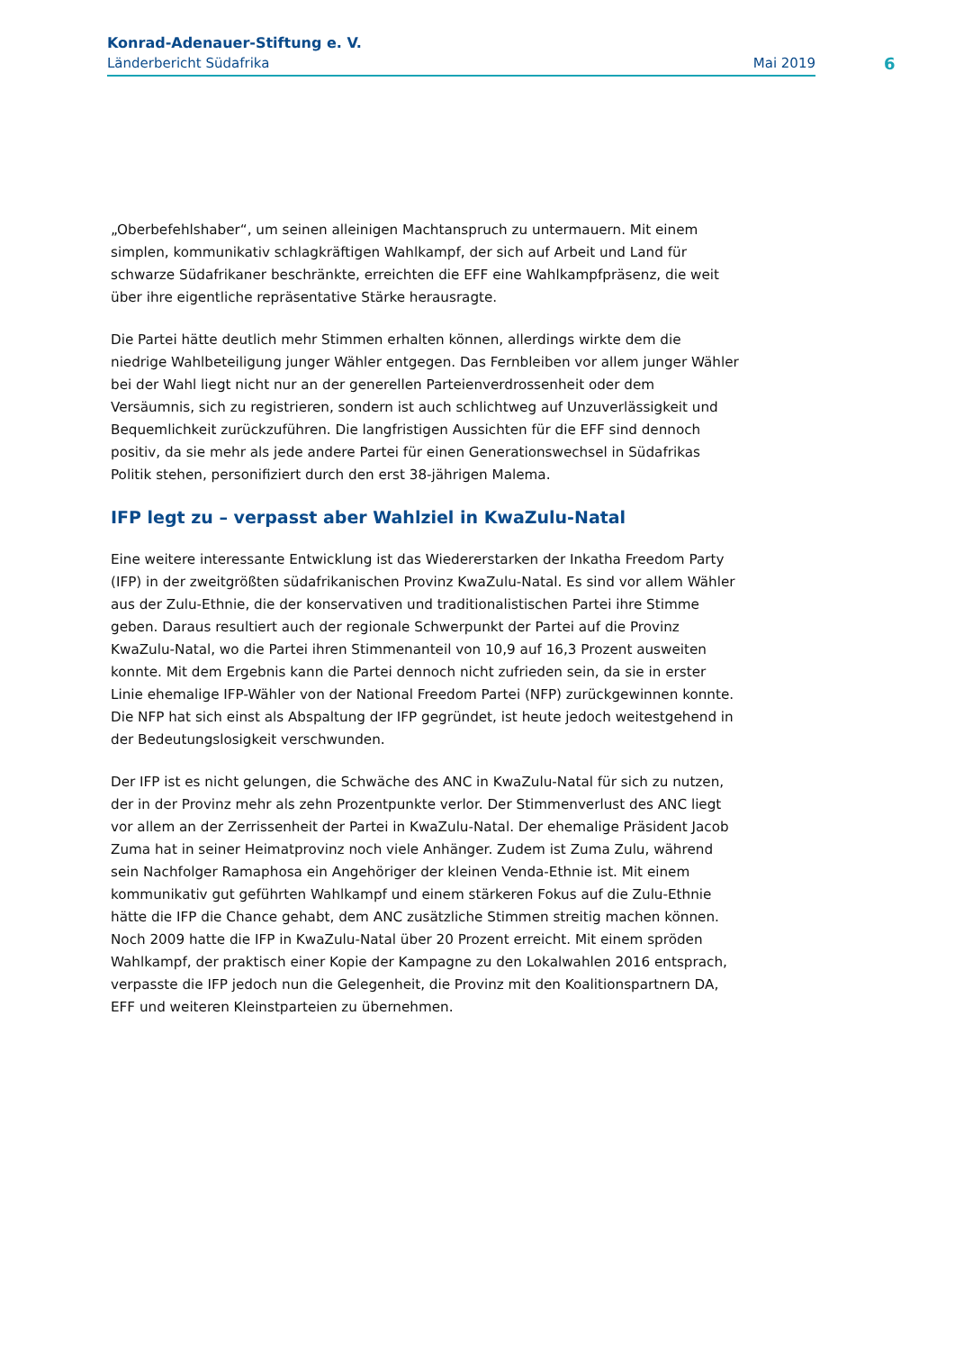Konrad-Adenauer-Stiftung e. V.
Länderbericht Südafrika Mai 2019
6
„Oberbefehlshaber“, um seinen alleinigen Machtanspruch zu untermauern. Mit einem simplen, kommunikativ schlagkräftigen Wahlkampf, der sich auf Arbeit und Land für schwarze Südafrikaner beschränkte, erreichten die EFF eine Wahlkampfpräsenz, die weit über ihre eigentliche repräsentative Stärke herausragte.
Die Partei hätte deutlich mehr Stimmen erhalten können, allerdings wirkte dem die niedrige Wahlbeteiligung junger Wähler entgegen. Das Fernbleiben vor allem junger Wähler bei der Wahl liegt nicht nur an der generellen Parteienverdrossenheit oder dem Versäumnis, sich zu registrieren, sondern ist auch schlichtweg auf Unzuverlässigkeit und Bequemlichkeit zurückzuführen. Die langfristigen Aussichten für die EFF sind dennoch positiv, da sie mehr als jede andere Partei für einen Generationswechsel in Südafrikas Politik stehen, personifiziert durch den erst 38-jährigen Malema.
IFP legt zu – verpasst aber Wahlziel in KwaZulu-Natal
Eine weitere interessante Entwicklung ist das Wiedererstarken der Inkatha Freedom Party (IFP) in der zweitgrößten südafrikanischen Provinz KwaZulu-Natal. Es sind vor allem Wähler aus der Zulu-Ethnie, die der konservativen und traditionalistischen Partei ihre Stimme geben. Daraus resultiert auch der regionale Schwerpunkt der Partei auf die Provinz KwaZulu-Natal, wo die Partei ihren Stimmenanteil von 10,9 auf 16,3 Prozent ausweiten konnte. Mit dem Ergebnis kann die Partei dennoch nicht zufrieden sein, da sie in erster Linie ehemalige IFP-Wähler von der National Freedom Partei (NFP) zurückgewinnen konnte. Die NFP hat sich einst als Abspaltung der IFP gegründet, ist heute jedoch weitestgehend in der Bedeutungslosigkeit verschwunden.
Der IFP ist es nicht gelungen, die Schwäche des ANC in KwaZulu-Natal für sich zu nutzen, der in der Provinz mehr als zehn Prozentpunkte verlor. Der Stimmenverlust des ANC liegt vor allem an der Zerrissenheit der Partei in KwaZulu-Natal. Der ehemalige Präsident Jacob Zuma hat in seiner Heimatprovinz noch viele Anhänger. Zudem ist Zuma Zulu, während sein Nachfolger Ramaphosa ein Angehöriger der kleinen Venda-Ethnie ist. Mit einem kommunikativ gut geführten Wahlkampf und einem stärkeren Fokus auf die Zulu-Ethnie hätte die IFP die Chance gehabt, dem ANC zusätzliche Stimmen streitig machen können. Noch 2009 hatte die IFP in KwaZulu-Natal über 20 Prozent erreicht. Mit einem spröden Wahlkampf, der praktisch einer Kopie der Kampagne zu den Lokalwahlen 2016 entsprach, verpasste die IFP jedoch nun die Gelegenheit, die Provinz mit den Koalitionspartnern DA, EFF und weiteren Kleinstparteien zu übernehmen.